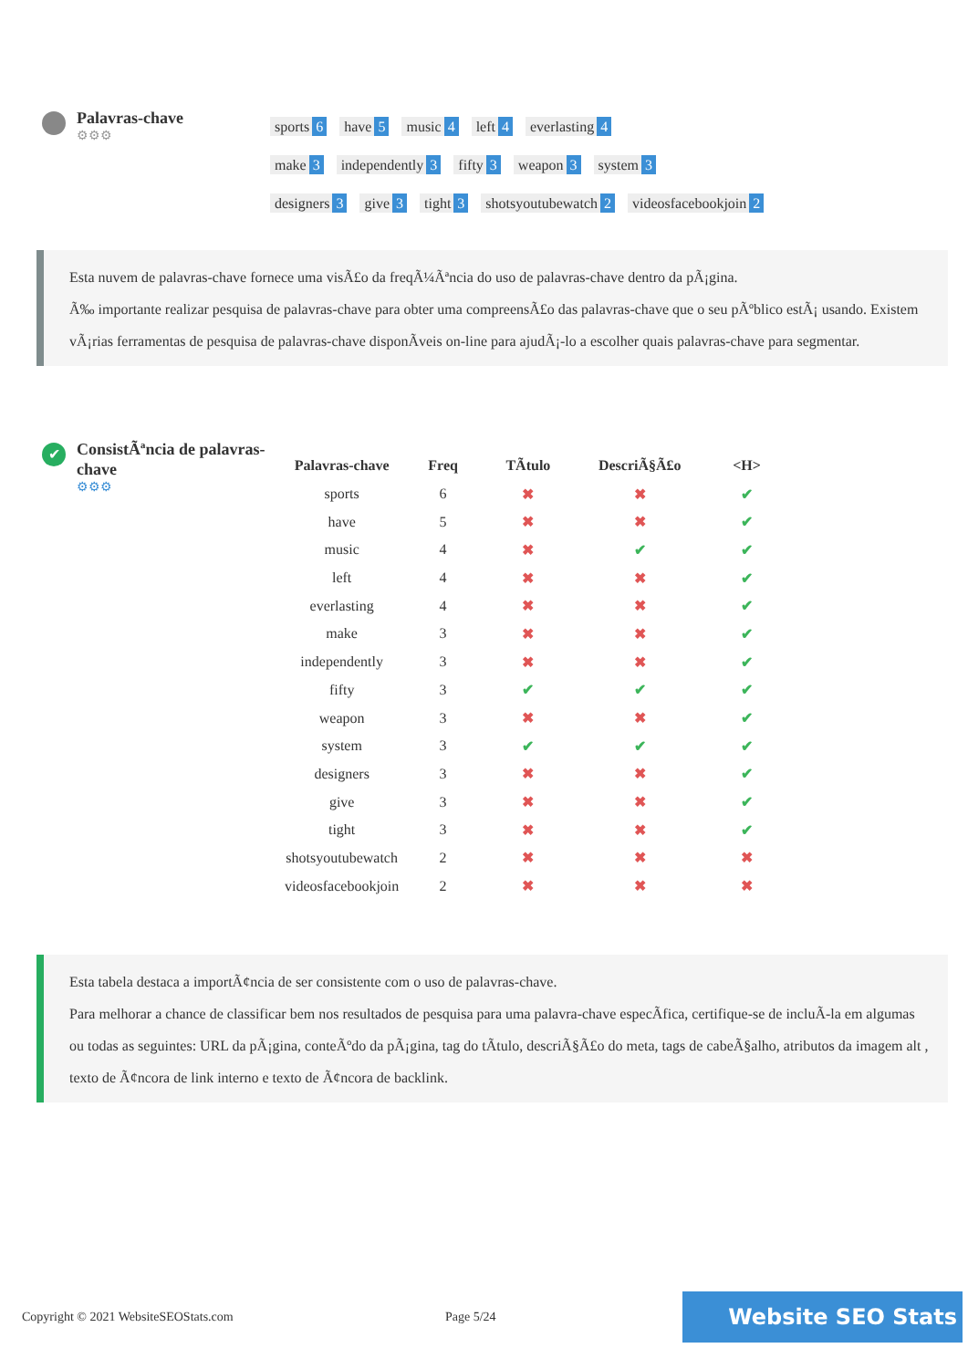Palavras-chave
⚙⚙⚙
sports 6 have 5 music 4 left 4 everlasting 4
make 3 independently 3 fifty 3 weapon 3 system 3
designers 3 give 3 tight 3 shotsyoutubewatch 2 videosfacebookjoin 2
Esta nuvem de palavras-chave fornece uma visÃ£o da freqÃ¼Ãªncia do uso de palavras-chave dentro da pÃ¡gina.
Ã‰ importante realizar pesquisa de palavras-chave para obter uma compreensÃ£o das palavras-chave que o seu pÃºblico estÃ¡ usando. Existem vÃ¡rias ferramentas de pesquisa de palavras-chave disponÃveis on-line para ajudÃ¡-lo a escolher quais palavras-chave para segmentar.
✔
ConsistÃªncia de palavras-chave
⚙⚙⚙
| Palavras-chave | Freq | TÃtulo | DescriÃ§Ã£o | <H> |
| --- | --- | --- | --- | --- |
| sports | 6 | ✖ | ✖ | ✔ |
| have | 5 | ✖ | ✖ | ✔ |
| music | 4 | ✖ | ✔ | ✔ |
| left | 4 | ✖ | ✖ | ✔ |
| everlasting | 4 | ✖ | ✖ | ✔ |
| make | 3 | ✖ | ✖ | ✔ |
| independently | 3 | ✖ | ✖ | ✔ |
| fifty | 3 | ✔ | ✔ | ✔ |
| weapon | 3 | ✖ | ✖ | ✔ |
| system | 3 | ✔ | ✔ | ✔ |
| designers | 3 | ✖ | ✖ | ✔ |
| give | 3 | ✖ | ✖ | ✔ |
| tight | 3 | ✖ | ✖ | ✔ |
| shotsyoutubewatch | 2 | ✖ | ✖ | ✖ |
| videosfacebookjoin | 2 | ✖ | ✖ | ✖ |
Esta tabela destaca a importÃ¢ncia de ser consistente com o uso de palavras-chave.
Para melhorar a chance de classificar bem nos resultados de pesquisa para uma palavra-chave especÃfica, certifique-se de incluÃ-la em algumas ou todas as seguintes: URL da pÃ¡gina, conteÃºdo da pÃ¡gina, tag do tÃtulo, descriÃ§Ã£o do meta, tags de cabeÃ§alho, atributos da imagem alt , texto de Ã¢ncora de link interno e texto de Ã¢ncora de backlink.
Copyright © 2021 WebsiteSEOStats.com Page 5/24 Website SEO Stats